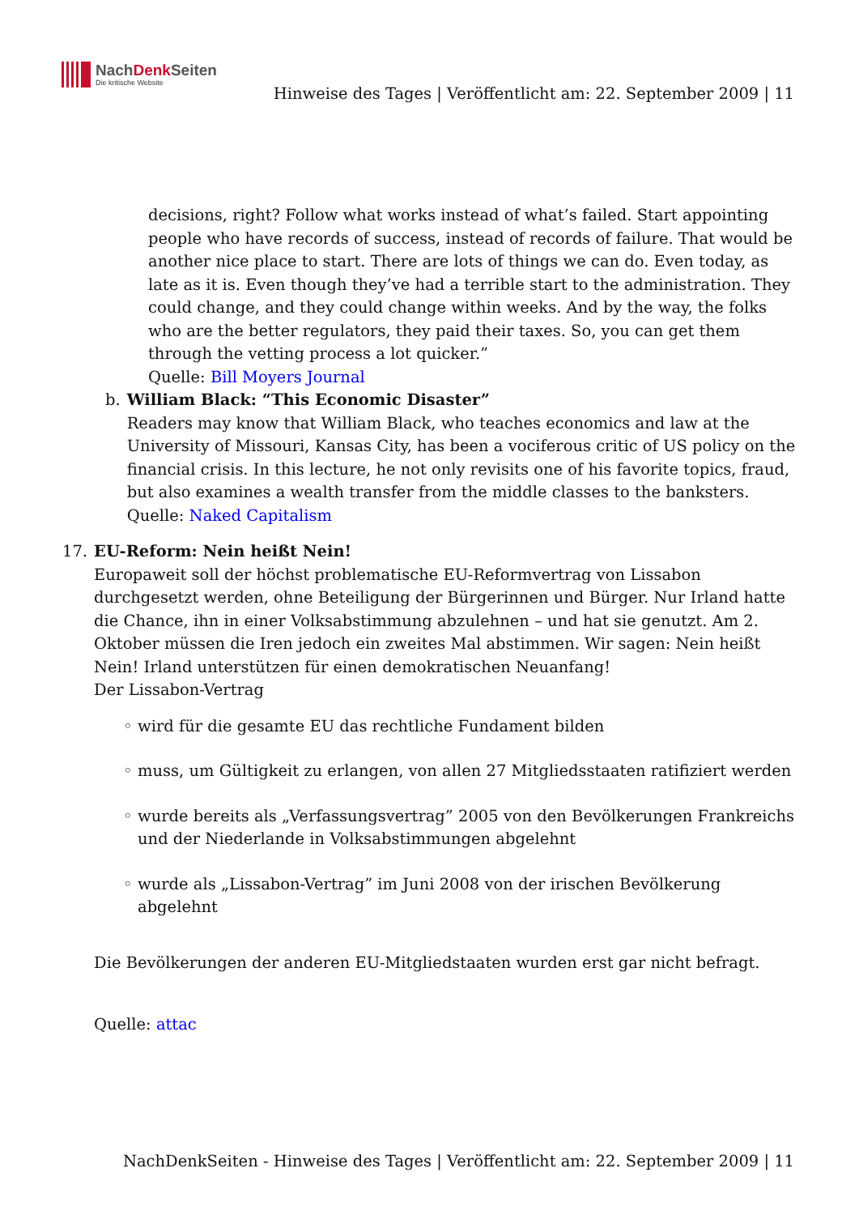NachDenk Seiten
Die kritische Website
Hinweise des Tages | Veröffentlicht am: 22. September 2009 | 11
decisions, right? Follow what works instead of what’s failed. Start appointing people who have records of success, instead of records of failure. That would be another nice place to start. There are lots of things we can do. Even today, as late as it is. Even though they’ve had a terrible start to the administration. They could change, and they could change within weeks. And by the way, the folks who are the better regulators, they paid their taxes. So, you can get them through the vetting process a lot quicker.”
Quelle: Bill Moyers Journal
b. William Black: “This Economic Disaster”
Readers may know that William Black, who teaches economics and law at the University of Missouri, Kansas City, has been a vociferous critic of US policy on the financial crisis. In this lecture, he not only revisits one of his favorite topics, fraud, but also examines a wealth transfer from the middle classes to the banksters.
Quelle: Naked Capitalism
17. EU-Reform: Nein heißt Nein!
Europaweit soll der höchst problematische EU-Reformvertrag von Lissabon durchgesetzt werden, ohne Beteiligung der Bürgerinnen und Bürger. Nur Irland hatte die Chance, ihn in einer Volksabstimmung abzulehnen – und hat sie genutzt. Am 2. Oktober müssen die Iren jedoch ein zweites Mal abstimmen. Wir sagen: Nein heißt Nein! Irland unterstützen für einen demokratischen Neuanfang!
Der Lissabon-Vertrag
◦ wird für die gesamte EU das rechtliche Fundament bilden
◦ muss, um Gültigkeit zu erlangen, von allen 27 Mitgliedsstaaten ratifiziert werden
◦ wurde bereits als „Verfassungsvertrag” 2005 von den Bevölkerungen Frankreichs und der Niederlande in Volksabstimmungen abgelehnt
◦ wurde als „Lissabon-Vertrag” im Juni 2008 von der irischen Bevölkerung abgelehnt
Die Bevölkerungen der anderen EU-Mitgliedstaaten wurden erst gar nicht befragt.
Quelle: attac
NachDenkSeiten - Hinweise des Tages | Veröffentlicht am: 22. September 2009 | 11